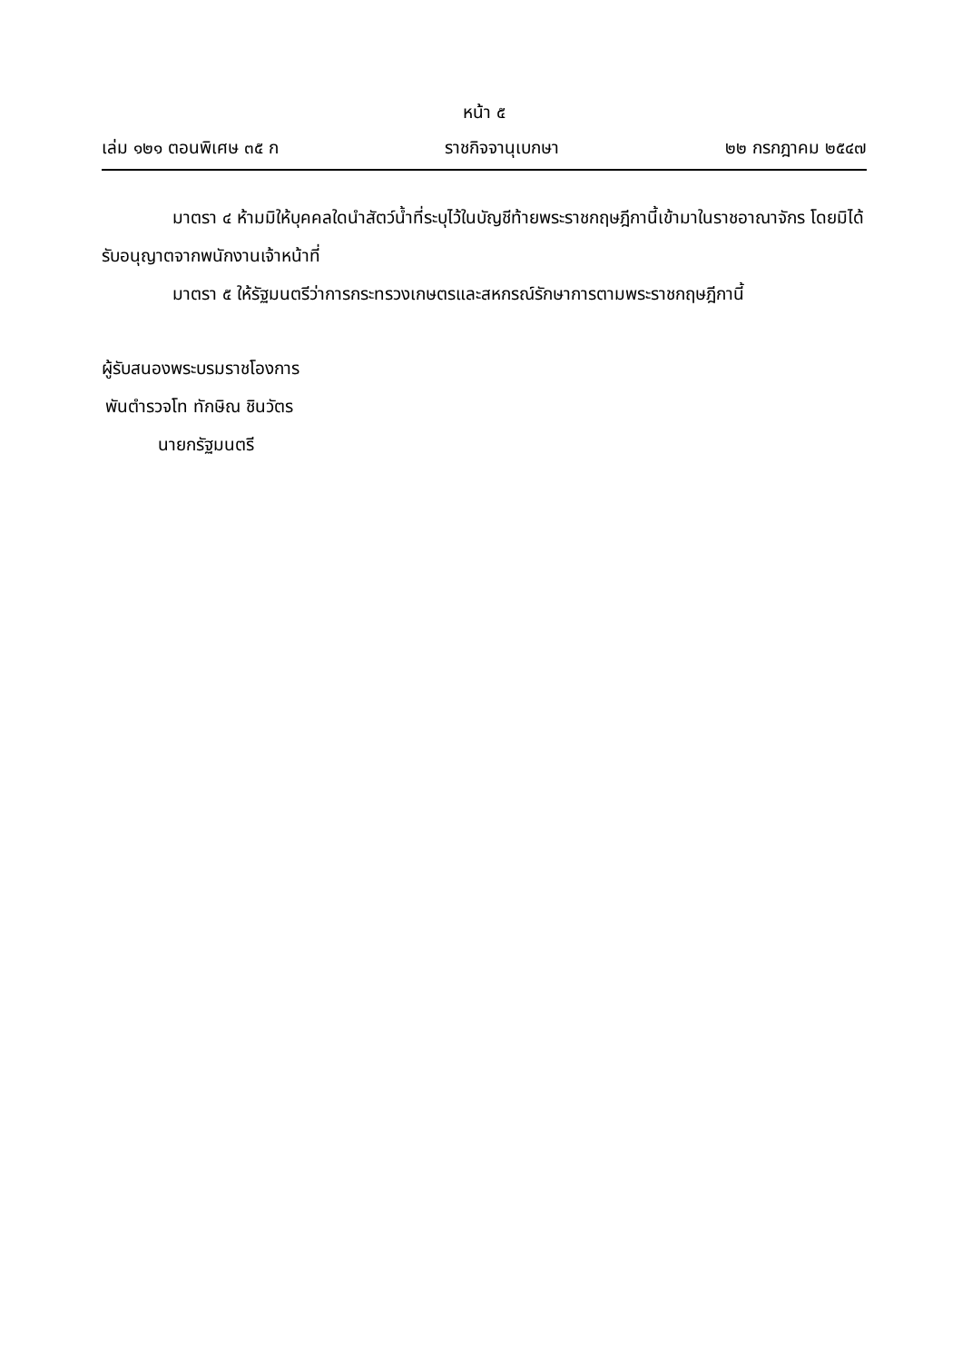หน้า ๕
เล่ม ๑๒๑ ตอนพิเศษ ๓๕ ก ราชกิจจานุเบกษา ๒๒ กรกฎาคม ๒๕๔๗
มาตรา ๔ ห้ามมิให้บุคคลใดนำสัตว์น้ำที่ระบุไว้ในบัญชีท้ายพระราชกฤษฎีกานี้เข้ามาในราชอาณาจักร โดยมิได้รับอนุญาตจากพนักงานเจ้าหน้าที่
มาตรา ๕ ให้รัฐมนตรีว่าการกระทรวงเกษตรและสหกรณ์รักษาการตามพระราชกฤษฎีกานี้
ผู้รับสนองพระบรมราชโองการ
พันตำรวจโท ทักษิณ ชินวัตร
นายกรัฐมนตรี